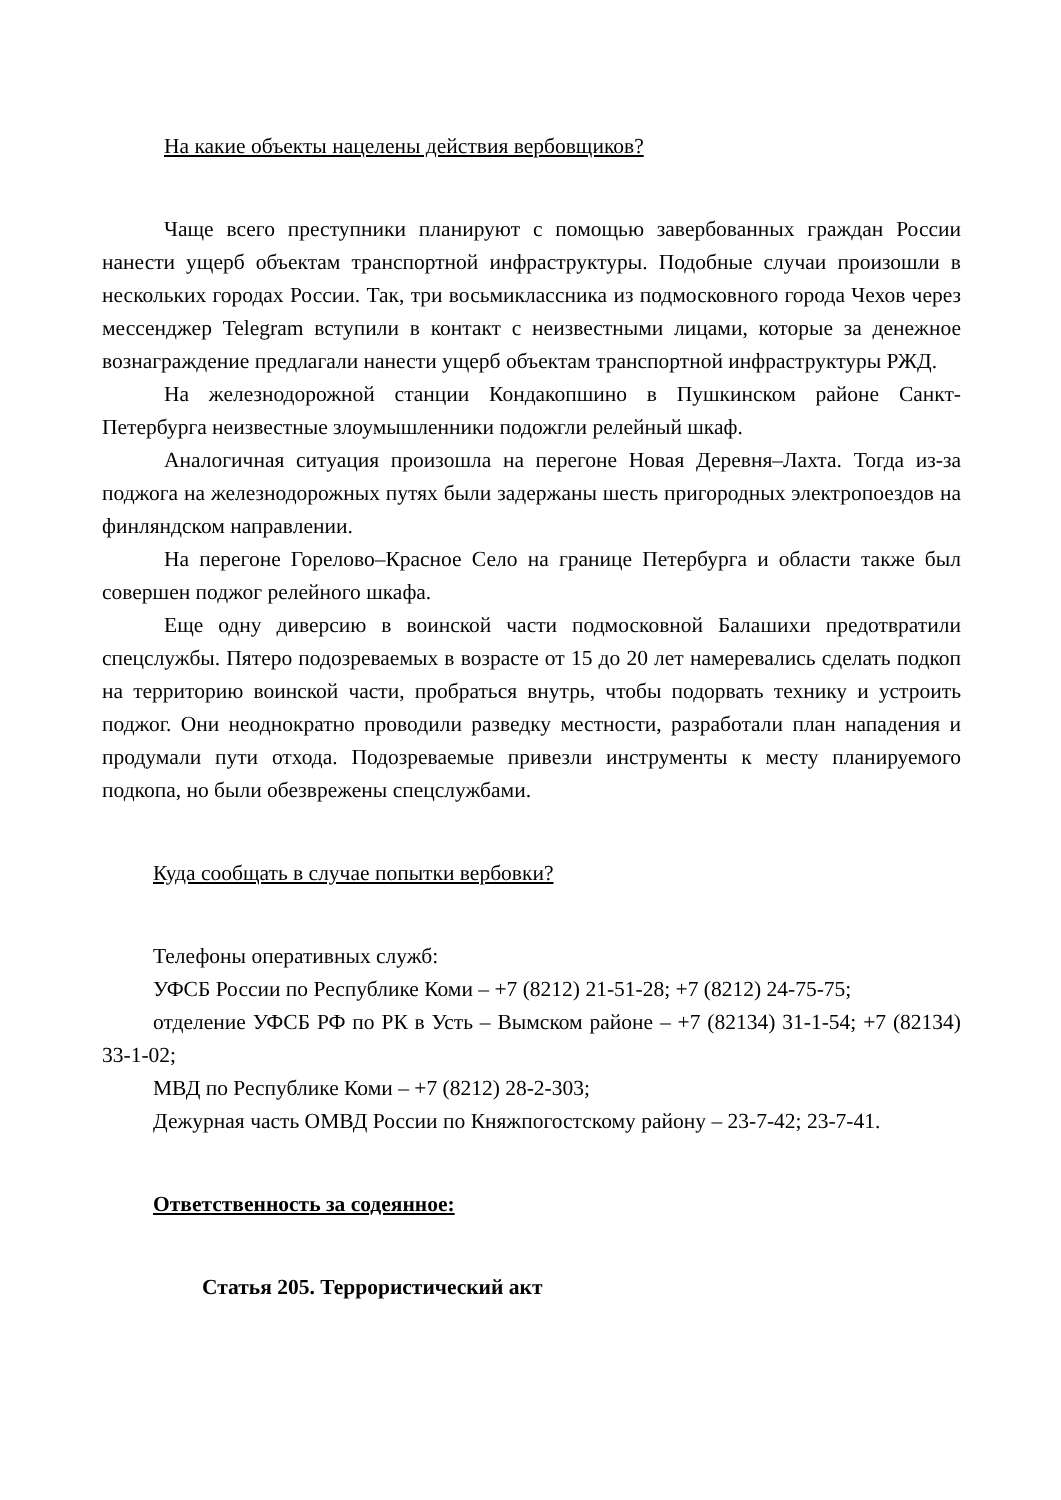На какие объекты нацелены действия вербовщиков?
Чаще всего преступники планируют с помощью завербованных граждан России нанести ущерб объектам транспортной инфраструктуры. Подобные случаи произошли в нескольких городах России. Так, три восьмиклассника из подмосковного города Чехов через мессенджер Telegram вступили в контакт с неизвестными лицами, которые за денежное вознаграждение предлагали нанести ущерб объектам транспортной инфраструктуры РЖД.
На железнодорожной станции Кондакопшино в Пушкинском районе Санкт-Петербурга неизвестные злоумышленники подожгли релейный шкаф.
Аналогичная ситуация произошла на перегоне Новая Деревня–Лахта. Тогда из-за поджога на железнодорожных путях были задержаны шесть пригородных электропоездов на финляндском направлении.
На перегоне Горелово–Красное Село на границе Петербурга и области также был совершен поджог релейного шкафа.
Еще одну диверсию в воинской части подмосковной Балашихи предотвратили спецслужбы. Пятеро подозреваемых в возрасте от 15 до 20 лет намеревались сделать подкоп на территорию воинской части, пробраться внутрь, чтобы подорвать технику и устроить поджог. Они неоднократно проводили разведку местности, разработали план нападения и продумали пути отхода. Подозреваемые привезли инструменты к месту планируемого подкопа, но были обезврежены спецслужбами.
Куда сообщать в случае попытки вербовки?
Телефоны оперативных служб:
УФСБ России по Республике Коми – +7 (8212) 21-51-28; +7 (8212) 24-75-75;
отделение УФСБ РФ по РК в Усть – Вымском районе – +7 (82134) 31-1-54; +7 (82134) 33-1-02;
МВД по Республике Коми – +7 (8212) 28-2-303;
Дежурная часть ОМВД России по Княжпогостскому району – 23-7-42; 23-7-41.
Ответственность за содеянное:
Статья 205. Террористический акт